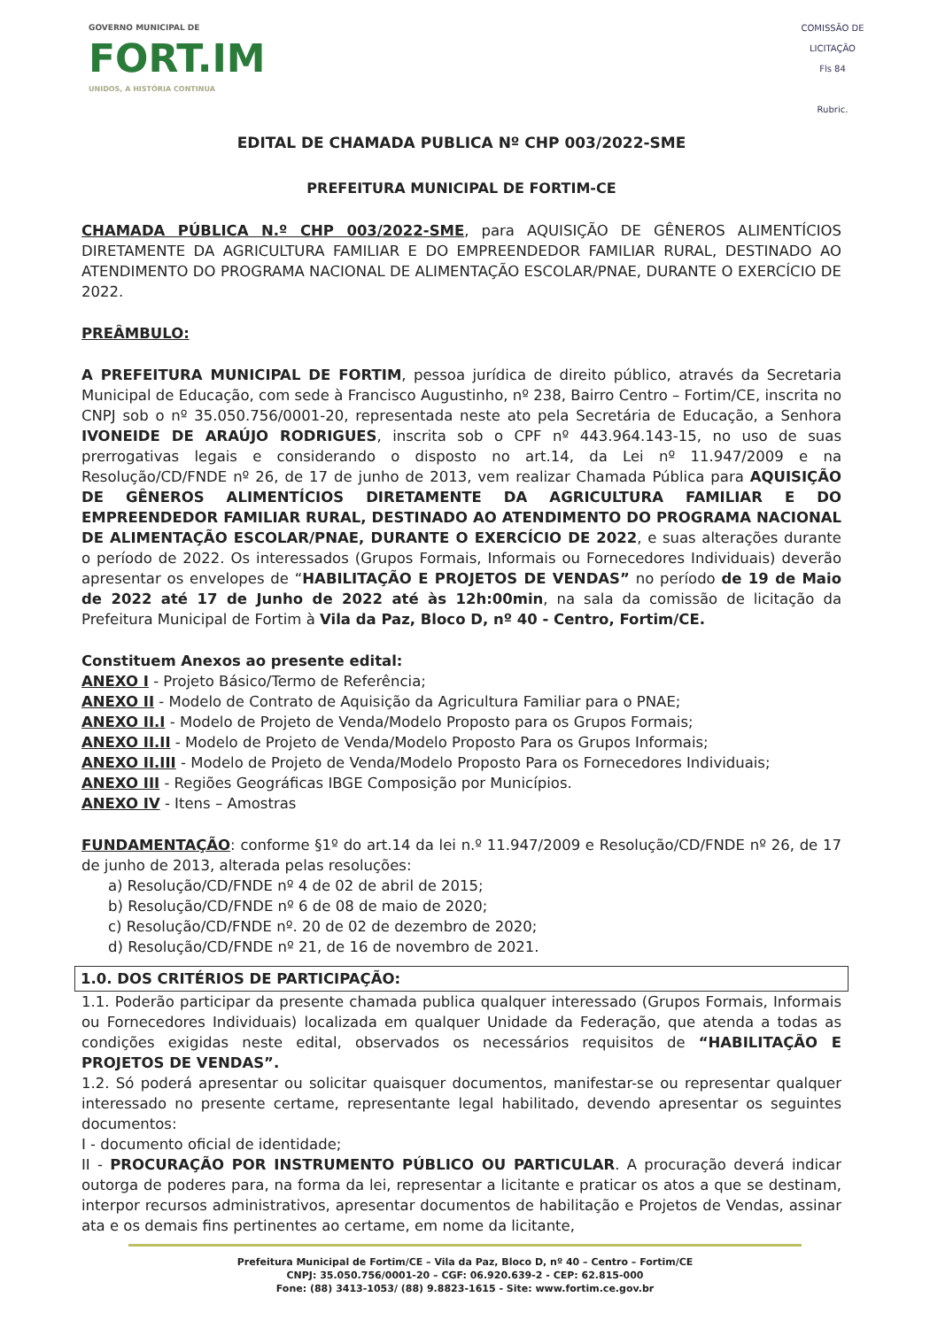GOVERNO MUNICIPAL DE
FORT.IM
UNIDOS, A HISTÓRIA CONTINUA
COMISSÃO DE LICITAÇÃO
Fls 84
Rubric.
EDITAL DE CHAMADA PUBLICA Nº CHP 003/2022-SME
PREFEITURA MUNICIPAL DE FORTIM-CE
CHAMADA PÚBLICA N.º CHP 003/2022-SME, para AQUISIÇÃO DE GÊNEROS ALIMENTÍCIOS DIRETAMENTE DA AGRICULTURA FAMILIAR E DO EMPREENDEDOR FAMILIAR RURAL, DESTINADO AO ATENDIMENTO DO PROGRAMA NACIONAL DE ALIMENTAÇÃO ESCOLAR/PNAE, DURANTE O EXERCÍCIO DE 2022.
PREÂMBULO:
A PREFEITURA MUNICIPAL DE FORTIM, pessoa jurídica de direito público, através da Secretaria Municipal de Educação, com sede à Francisco Augustinho, nº 238, Bairro Centro – Fortim/CE, inscrita no CNPJ sob o nº 35.050.756/0001-20, representada neste ato pela Secretária de Educação, a Senhora IVONEIDE DE ARAÚJO RODRIGUES, inscrita sob o CPF nº 443.964.143-15, no uso de suas prerrogativas legais e considerando o disposto no art.14, da Lei nº 11.947/2009 e na Resolução/CD/FNDE nº 26, de 17 de junho de 2013, vem realizar Chamada Pública para AQUISIÇÃO DE GÊNEROS ALIMENTÍCIOS DIRETAMENTE DA AGRICULTURA FAMILIAR E DO EMPREENDEDOR FAMILIAR RURAL, DESTINADO AO ATENDIMENTO DO PROGRAMA NACIONAL DE ALIMENTAÇÃO ESCOLAR/PNAE, DURANTE O EXERCÍCIO DE 2022, e suas alterações durante o período de 2022. Os interessados (Grupos Formais, Informais ou Fornecedores Individuais) deverão apresentar os envelopes de “HABILITAÇÃO E PROJETOS DE VENDAS” no período de 19 de Maio de 2022 até 17 de Junho de 2022 até às 12h:00min, na sala da comissão de licitação da Prefeitura Municipal de Fortim à Vila da Paz, Bloco D, nº 40 - Centro, Fortim/CE.
Constituem Anexos ao presente edital:
ANEXO I - Projeto Básico/Termo de Referência;
ANEXO II - Modelo de Contrato de Aquisição da Agricultura Familiar para o PNAE;
ANEXO II.I - Modelo de Projeto de Venda/Modelo Proposto para os Grupos Formais;
ANEXO II.II - Modelo de Projeto de Venda/Modelo Proposto Para os Grupos Informais;
ANEXO II.III - Modelo de Projeto de Venda/Modelo Proposto Para os Fornecedores Individuais;
ANEXO III - Regiões Geográficas IBGE Composição por Municípios.
ANEXO IV - Itens – Amostras
FUNDAMENTAÇÃO: conforme §1º do art.14 da lei n.º 11.947/2009 e Resolução/CD/FNDE nº 26, de 17 de junho de 2013, alterada pelas resoluções:
a) Resolução/CD/FNDE nº 4 de 02 de abril de 2015;
b) Resolução/CD/FNDE nº 6 de 08 de maio de 2020;
c) Resolução/CD/FNDE nº. 20 de 02 de dezembro de 2020;
d) Resolução/CD/FNDE nº 21, de 16 de novembro de 2021.
1.0. DOS CRITÉRIOS DE PARTICIPAÇÃO:
1.1. Poderão participar da presente chamada publica qualquer interessado (Grupos Formais, Informais ou Fornecedores Individuais) localizada em qualquer Unidade da Federação, que atenda a todas as condições exigidas neste edital, observados os necessários requisitos de “HABILITAÇÃO E PROJETOS DE VENDAS”.
1.2. Só poderá apresentar ou solicitar quaisquer documentos, manifestar-se ou representar qualquer interessado no presente certame, representante legal habilitado, devendo apresentar os seguintes documentos:
I - documento oficial de identidade;
II - PROCURAÇÃO POR INSTRUMENTO PÚBLICO OU PARTICULAR. A procuração deverá indicar outorga de poderes para, na forma da lei, representar a licitante e praticar os atos a que se destinam, interpor recursos administrativos, apresentar documentos de habilitação e Projetos de Vendas, assinar ata e os demais fins pertinentes ao certame, em nome da licitante,
Prefeitura Municipal de Fortim/CE – Vila da Paz, Bloco D, nº 40 – Centro – Fortim/CE
CNPJ: 35.050.756/0001-20 – CGF: 06.920.639-2 - CEP: 62.815-000
Fone: (88) 3413-1053/ (88) 9.8823-1615 - Site: www.fortim.ce.gov.br